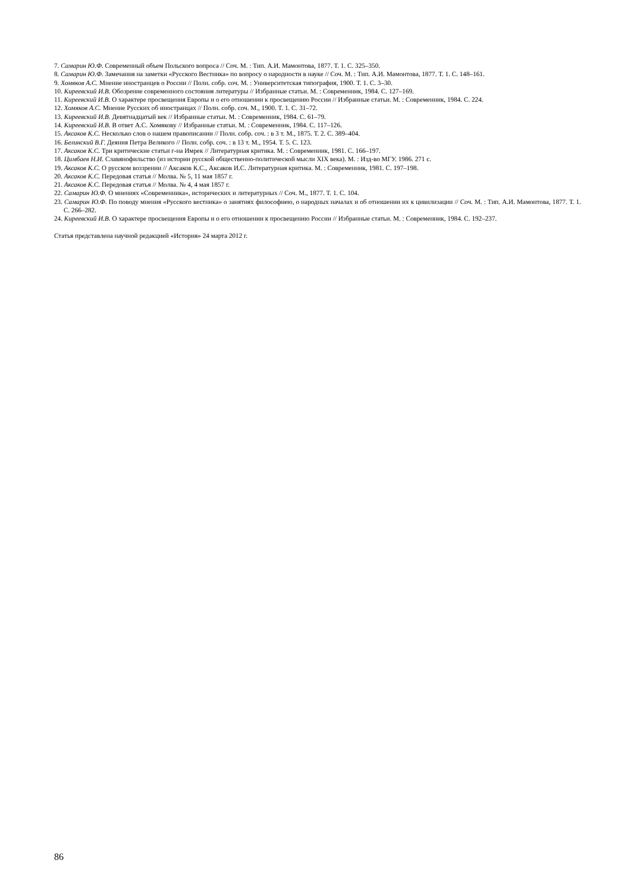7. Самарин Ю.Ф. Современный объем Польского вопроса // Соч. М. : Тип. А.И. Мамонтова, 1877. Т. 1. С. 325–350.
8. Самарин Ю.Ф. Замечания на заметки «Русского Вестника» по вопросу о народности в науке // Соч. М. : Тип. А.И. Мамонтова, 1877. Т. 1. С. 148–161.
9. Хомяков А.С. Мнение иностранцев о России // Полн. собр. соч. М. : Университетская типография, 1900. Т. 1. С. 3–30.
10. Киреевский И.В. Обозрение современного состояния литературы // Избранные статьи. М. : Современник, 1984. С. 127–169.
11. Киреевский И.В. О характере просвещения Европы и о его отношении к просвещению России // Избранные статьи. М. : Современник, 1984. С. 224.
12. Хомяков А.С. Мнение Русских об иностранцах // Полн. собр. соч. М., 1900. Т. 1. С. 31–72.
13. Киреевский И.В. Девятнадцатый век // Избранные статьи. М. : Современник, 1984. С. 61–79.
14. Киреевский И.В. В ответ А.С. Хомякову // Избранные статьи. М. : Современник, 1984. С. 117–126.
15. Аксаков К.С. Несколько слов о нашем правописании // Полн. собр. соч. : в 3 т. М., 1875. Т. 2. С. 389–404.
16. Белинский В.Г. Деяния Петра Великого // Полн. собр. соч. : в 13 т. М., 1954. Т. 5. С. 123.
17. Аксаков К.С. Три критические статьи г-на Имрек // Литературная критика. М. : Современник, 1981. С. 166–197.
18. Цимбаев Н.И. Славянофильство (из истории русской общественно-политической мысли XIX века). М. : Изд-во МГУ. 1986. 271 с.
19. Аксаков К.С. О русском воззрении // Аксаков К.С., Аксаков И.С. Литературная критика. М. : Современник, 1981. С. 197–198.
20. Аксаков К.С. Передовая статья // Молва. № 5, 11 мая 1857 г.
21. Аксаков К.С. Передовая статья // Молва. № 4, 4 мая 1857 г.
22. Самарин Ю.Ф. О мнениях «Современника», исторических и литературных // Соч. М., 1877. Т. 1. С. 104.
23. Самарин Ю.Ф. По поводу мнения «Русского вестника» о занятиях философиею, о народных началах и об отношении их к цивилизации // Соч. М. : Тип. А.И. Мамонтова, 1877. Т. 1. С. 266–282.
24. Киреевский И.В. О характере просвещения Европы и о его отношении к просвещению России // Избранные статьи. М. : Современник, 1984. С. 192–237.
Статья представлена научной редакцией «История» 24 марта 2012 г.
86